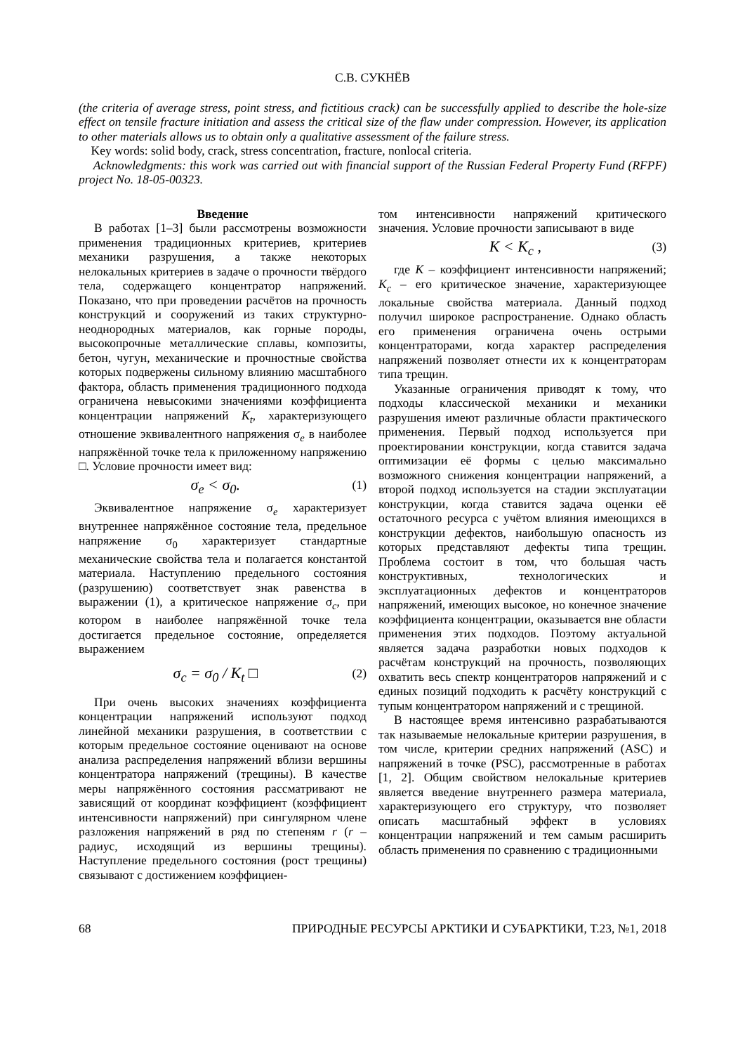С.В. СУКНЁВ
(the criteria of average stress, point stress, and fictitious crack) can be successfully applied to describe the hole-size effect on tensile fracture initiation and assess the critical size of the flaw under compression. However, its application to other materials allows us to obtain only a qualitative assessment of the failure stress.
Key words: solid body, crack, stress concentration, fracture, nonlocal criteria.
Acknowledgments: this work was carried out with financial support of the Russian Federal Property Fund (RFPF) project No. 18-05-00323.
Введение
В работах [1–3] были рассмотрены возможности применения традиционных критериев, критериев механики разрушения, а также некоторых нелокальных критериев в задаче о прочности твёрдого тела, содержащего концентратор напряжений. Показано, что при проведении расчётов на прочность конструкций и сооружений из таких структурно-неоднородных материалов, как горные породы, высокопрочные металлические сплавы, композиты, бетон, чугун, механические и прочностные свойства которых подвержены сильному влиянию масштабного фактора, область применения традиционного подхода ограничена невысокими значениями коэффициента концентрации напряжений K<sub>t</sub>, характеризующего отношение эквивалентного напряжения σ<sub>e</sub> в наиболее напряжённой точке тела к приложенному напряжению □. Условие прочности имеет вид:
σ<sub>e</sub> < σ<sub>0</sub>. (1)
Эквивалентное напряжение σ<sub>e</sub> характеризует внутреннее напряжённое состояние тела, предельное напряжение σ<sub>0</sub> характеризует стандартные механические свойства тела и полагается константой материала. Наступлению предельного состояния (разрушению) соответствует знак равенства в выражении (1), а критическое напряжение σ<sub>c</sub>, при котором в наиболее напряжённой точке тела достигается предельное состояние, определяется выражением
σ<sub>c</sub> = σ<sub>0</sub> / K<sub>t</sub> □ (2)
При очень высоких значениях коэффициента концентрации напряжений используют подход линейной механики разрушения, в соответствии с которым предельное состояние оценивают на основе анализа распределения напряжений вблизи вершины концентратора напряжений (трещины). В качестве меры напряжённого состояния рассматривают не зависящий от координат коэффициент (коэффициент интенсивности напряжений) при сингулярном члене разложения напряжений в ряд по степеням r (r – радиус, исходящий из вершины трещины). Наступление предельного состояния (рост трещины) связывают с достижением коэффициен-
том интенсивности напряжений критического значения. Условие прочности записывают в виде
K < K<sub>c</sub> , (3)
где K – коэффициент интенсивности напряжений; K<sub>c</sub> – его критическое значение, характеризующее локальные свойства материала. Данный подход получил широкое распространение. Однако область его применения ограничена очень острыми концентраторами, когда характер распределения напряжений позволяет отнести их к концентраторам типа трещин.
Указанные ограничения приводят к тому, что подходы классической механики и механики разрушения имеют различные области практического применения. Первый подход используется при проектировании конструкции, когда ставится задача оптимизации её формы с целью максимально возможного снижения концентрации напряжений, а второй подход используется на стадии эксплуатации конструкции, когда ставится задача оценки её остаточного ресурса с учётом влияния имеющихся в конструкции дефектов, наибольшую опасность из которых представляют дефекты типа трещин. Проблема состоит в том, что большая часть конструктивных, технологических и эксплуатационных дефектов и концентраторов напряжений, имеющих высокое, но конечное значение коэффициента концентрации, оказывается вне области применения этих подходов. Поэтому актуальной является задача разработки новых подходов к расчётам конструкций на прочность, позволяющих охватить весь спектр концентраторов напряжений и с единых позиций подходить к расчёту конструкций с тупым концентратором напряжений и с трещиной.
В настоящее время интенсивно разрабатываются так называемые нелокальные критерии разрушения, в том числе, критерии средних напряжений (ASC) и напряжений в точке (PSC), рассмотренные в работах [1, 2]. Общим свойством нелокальные критериев является введение внутреннего размера материала, характеризующего его структуру, что позволяет описать масштабный эффект в условиях концентрации напряжений и тем самым расширить область применения по сравнению с традиционными
68 ПРИРОДНЫЕ РЕСУРСЫ АРКТИКИ И СУБАРКТИКИ, Т.23, №1, 2018